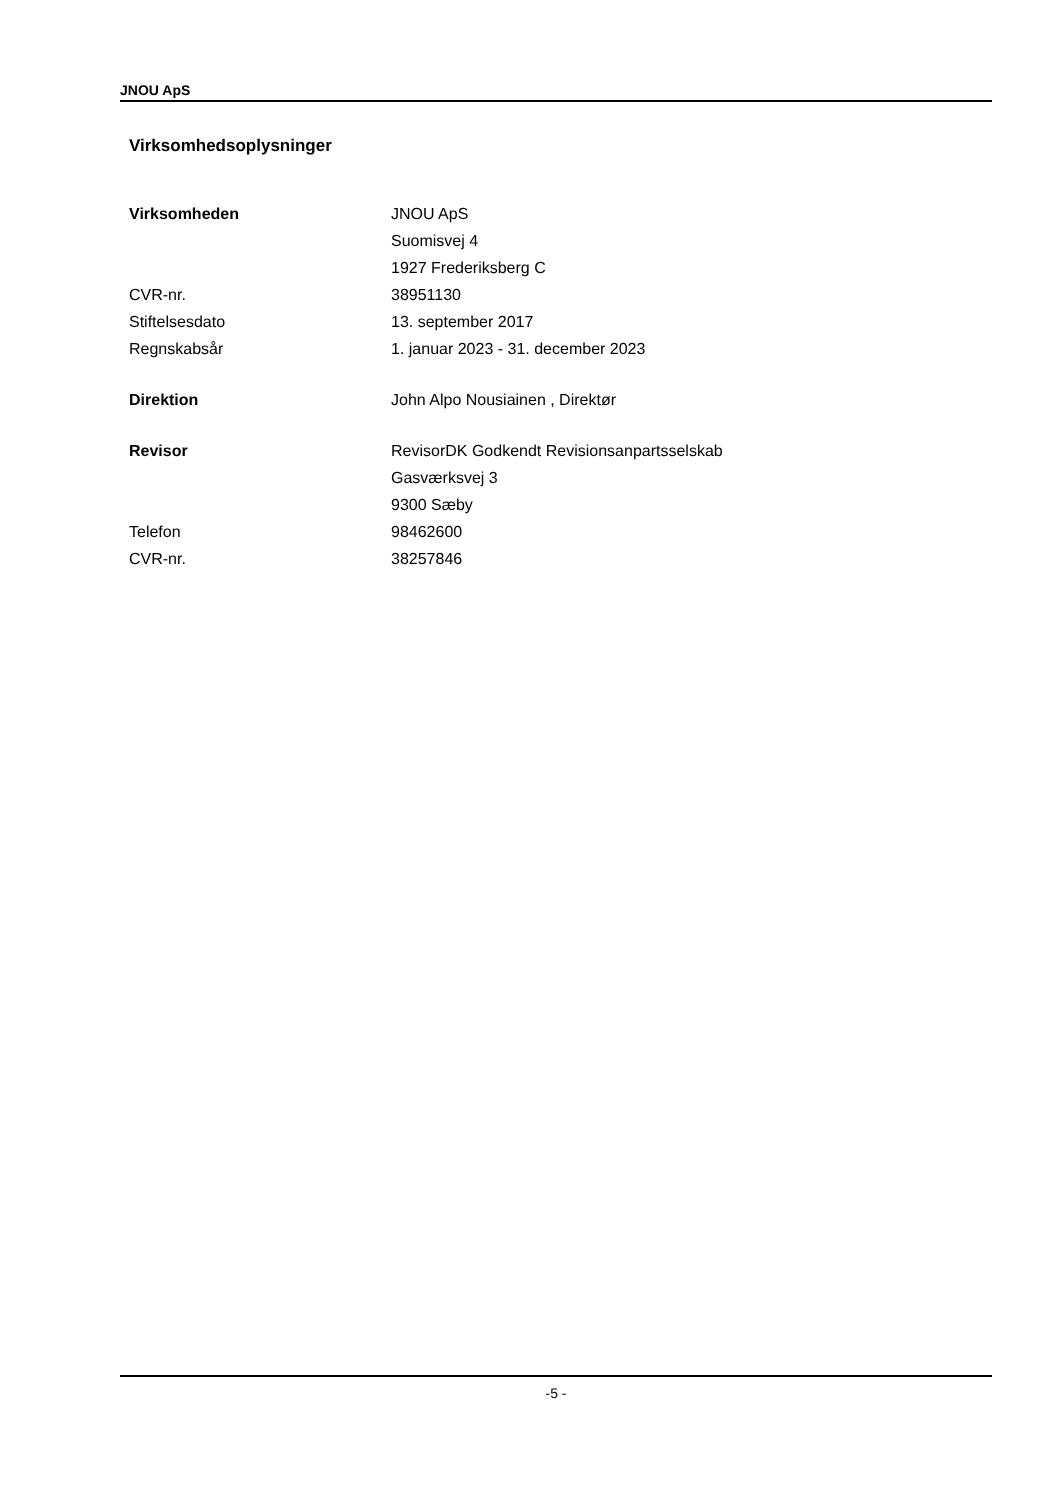JNOU ApS
Virksomhedsoplysninger
| Virksomheden | JNOU ApS |
| | Suomisvej 4 |
| | 1927 Frederiksberg C |
| CVR-nr. | 38951130 |
| Stiftelsesdato | 13. september 2017 |
| Regnskabsår | 1. januar 2023 - 31. december 2023 |
| Direktion | John Alpo Nousiainen , Direktør |
| Revisor | RevisorDK Godkendt Revisionsanpartsselskab |
| | Gasværksvej 3 |
| | 9300 Sæby |
| Telefon | 98462600 |
| CVR-nr. | 38257846 |
-5 -